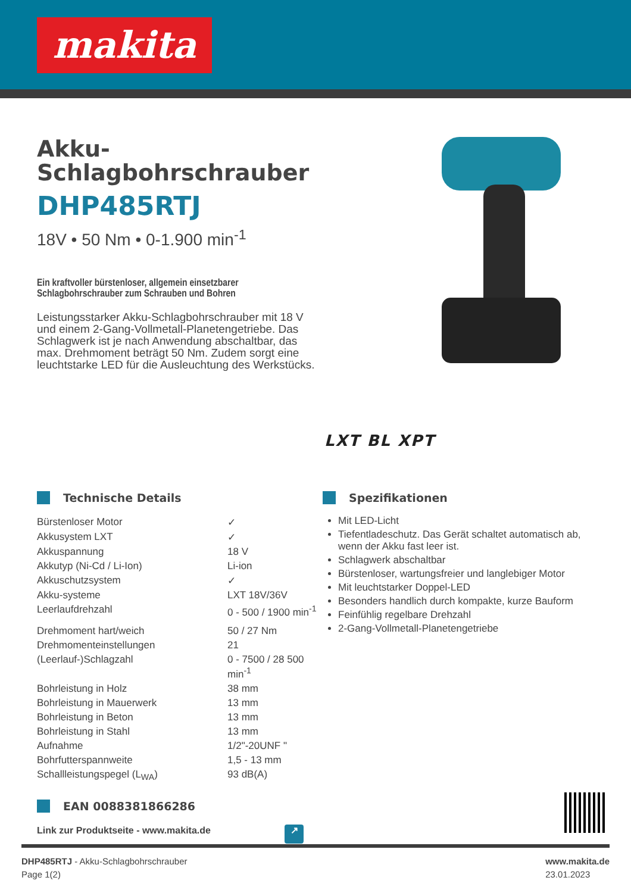makita
Akku-
Schlagbohrschrauber
DHP485RTJ
18V • 50 Nm • 0-1.900 min<sup>-1</sup>
Ein kraftvoller bürstenloser, allgemein einsetzbarer
Schlagbohrschrauber zum Schrauben und Bohren
Leistungsstarker Akku-Schlagbohrschrauber mit 18 V und einem 2-Gang-Vollmetall-Planetengetriebe. Das Schlagwerk ist je nach Anwendung abschaltbar, das max. Drehmoment beträgt 50 Nm. Zudem sorgt eine leuchtstarke LED für die Ausleuchtung des Werkstücks.
LXT BL XPT
Technische Details
| Bürstenloser Motor | ✓ |
| Akkusystem LXT | ✓ |
| Akkuspannung | 18 V |
| Akkutyp (Ni-Cd / Li-Ion) | Li-ion |
| Akkuschutzsystem | ✓ |
| Akku-systeme | LXT 18V/36V |
| Leerlaufdrehzahl | 0 - 500 / 1900 min<sup>-1</sup> |
| Drehmoment hart/weich | 50 / 27 Nm |
| Drehmomenteinstellungen | 21 |
| (Leerlauf-)Schlagzahl | 0 - 7500 / 28 500 min<sup>-1</sup> |
| Bohrleistung in Holz | 38 mm |
| Bohrleistung in Mauerwerk | 13 mm |
| Bohrleistung in Beton | 13 mm |
| Bohrleistung in Stahl | 13 mm |
| Aufnahme | 1/2"-20UNF " |
| Bohrfutterspannweite | 1,5 - 13 mm |
| Schallleistungspegel (L<sub>WA</sub>) | 93 dB(A) |
EAN 0088381866286
Link zur Produktseite - www.makita.de ↗
Spezifikationen
Mit LED-Licht
Tiefentladeschutz. Das Gerät schaltet automatisch ab, wenn der Akku fast leer ist.
Schlagwerk abschaltbar
Bürstenloser, wartungsfreier und langlebiger Motor
Mit leuchtstarker Doppel-LED
Besonders handlich durch kompakte, kurze Bauform
Feinfühlig regelbare Drehzahl
2-Gang-Vollmetall-Planetengetriebe
DHP485RTJ - Akku-Schlagbohrschrauber
Page 1(2)
www.makita.de
23.01.2023